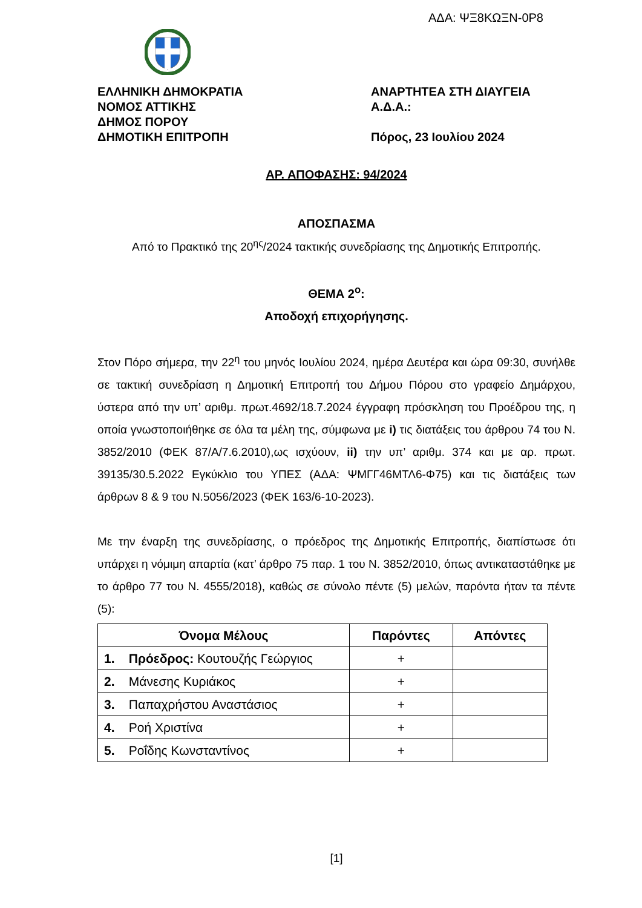ΑΔΑ: ΨΞ8ΚΩΞΝ-0Ρ8
ΕΛΛΗΝΙΚΗ ΔΗΜΟΚΡΑΤΙΑ
ΝΟΜΟΣ ΑΤΤΙΚΗΣ
ΔΗΜΟΣ ΠΟΡΟΥ
ΔΗΜΟΤΙΚΗ ΕΠΙΤΡΟΠΗ
ΑΝΑΡΤΗΤΕΑ ΣΤΗ ΔΙΑΥΓΕΙΑ
Α.Δ.Α.:
Πόρος, 23 Ιουλίου 2024
ΑΡ. ΑΠΟΦΑΣΗΣ: 94/2024
ΑΠΟΣΠΑΣΜΑ
Από το Πρακτικό της 20<sup>ης</sup>/2024 τακτικής συνεδρίασης της Δημοτικής Επιτροπής.
ΘΕΜΑ 2<sup>ο</sup>:
Αποδοχή επιχορήγησης.
Στον Πόρο σήμερα, την 22<sup>η</sup> του μηνός Ιουλίου 2024, ημέρα Δευτέρα και ώρα 09:30, συνήλθε σε τακτική συνεδρίαση η Δημοτική Επιτροπή του Δήμου Πόρου στο γραφείο Δημάρχου, ύστερα από την υπ’ αριθμ. πρωτ.4692/18.7.2024 έγγραφη πρόσκληση του Προέδρου της, η οποία γνωστοποιήθηκε σε όλα τα μέλη της, σύμφωνα με i) τις διατάξεις του άρθρου 74 του Ν. 3852/2010 (ΦΕΚ 87/Α/7.6.2010),ως ισχύουν, ii) την υπ’ αριθμ. 374 και με αρ. πρωτ. 39135/30.5.2022 Εγκύκλιο του ΥΠΕΣ (ΑΔΑ: ΨΜΓΓ46ΜΤΛ6-Φ75) και τις διατάξεις των άρθρων 8 & 9 του Ν.5056/2023 (ΦΕΚ 163/6-10-2023).
Με την έναρξη της συνεδρίασης, ο πρόεδρος της Δημοτικής Επιτροπής, διαπίστωσε ότι υπάρχει η νόμιμη απαρτία (κατ’ άρθρο 75 παρ. 1 του Ν. 3852/2010, όπως αντικαταστάθηκε με το άρθρο 77 του Ν. 4555/2018), καθώς σε σύνολο πέντε (5) μελών, παρόντα ήταν τα πέντε (5):
| Όνομα Μέλους | Παρόντες | Απόντες |
| --- | --- | --- |
| 1. Πρόεδρος: Κουτουζής Γεώργιος | + | |
| 2. Μάνεσης Κυριάκος | + | |
| 3. Παπαχρήστου Αναστάσιος | + | |
| 4. Ροή Χριστίνα | + | |
| 5. Ροΐδης Κωνσταντίνος | + | |
[1]